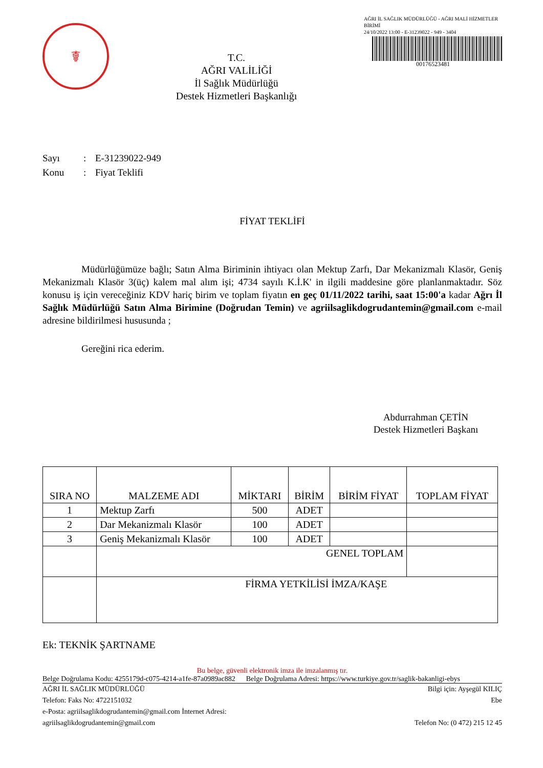☤
T.C.
AĞRI VALİLİĞİ
İl Sağlık Müdürlüğü
Destek Hizmetleri Başkanlığı
AĞRI İL SAĞLIK MÜDÜRLÜĞÜ - AĞRI MALİ HİZMETLER BİRİMİ
24/10/2022 13:00 - E-31239022 - 949 - 3404
00176523481
Sayı: E-31239022-949
Konu: Fiyat Teklifi
FİYAT TEKLİFİ
    Müdürlüğümüze bağlı; Satın Alma Biriminin ihtiyacı olan Mektup Zarfı, Dar Mekanizmalı Klasör, Geniş Mekanizmalı Klasör 3(üç) kalem mal alım işi; 4734 sayılı K.İ.K' in ilgili maddesine göre planlanmaktadır. Söz konusu iş için vereceğiniz KDV hariç birim ve toplam fiyatın en geç 01/11/2022 tarihi, saat 15:00'a kadar Ağrı İl Sağlık Müdürlüğü Satın Alma Birimine (Doğrudan Temin) ve agriilsaglikdogrudantemin@gmail.com e-mail adresine bildirilmesi hususunda ;
    Gereğini rica ederim.
Abdurrahman ÇETİN
Destek Hizmetleri Başkanı
| SIRA NO | MALZEME ADI | MİKTARI | BİRİM | BİRİM FİYAT | TOPLAM FİYAT |
| --- | --- | --- | --- | --- | --- |
| 1 | Mektup Zarfı | 500 | ADET | | |
| 2 | Dar Mekanizmalı Klasör | 100 | ADET | | |
| 3 | Geniş Mekanizmalı Klasör | 100 | ADET | | |
| | GENEL TOPLAM | | | | |
| | FİRMA YETKİLİSİ İMZA/KAŞE | | | | |
Ek: TEKNİK ŞARTNAME
Bu belge, güvenli elektronik imza ile imzalanmış tır.
Belge Doğrulama Kodu: 4255179d-c075-4214-a1fe-87a0989ac882   Belge Doğrulama Adresi: https://www.turkiye.gov.tr/saglik-bakanligi-ebys
AĞRI İL SAĞLIK MÜDÜRLÜĞÜ
Telefon: Faks No: 4722151032
e-Posta: agriilsaglikdogrudantemin@gmail.com İnternet Adresi:
agriilsaglikdogrudantemin@gmail.com
Bilgi için: Ayşegül KILIÇ
Ebe
Telefon No: (0 472) 215 12 45